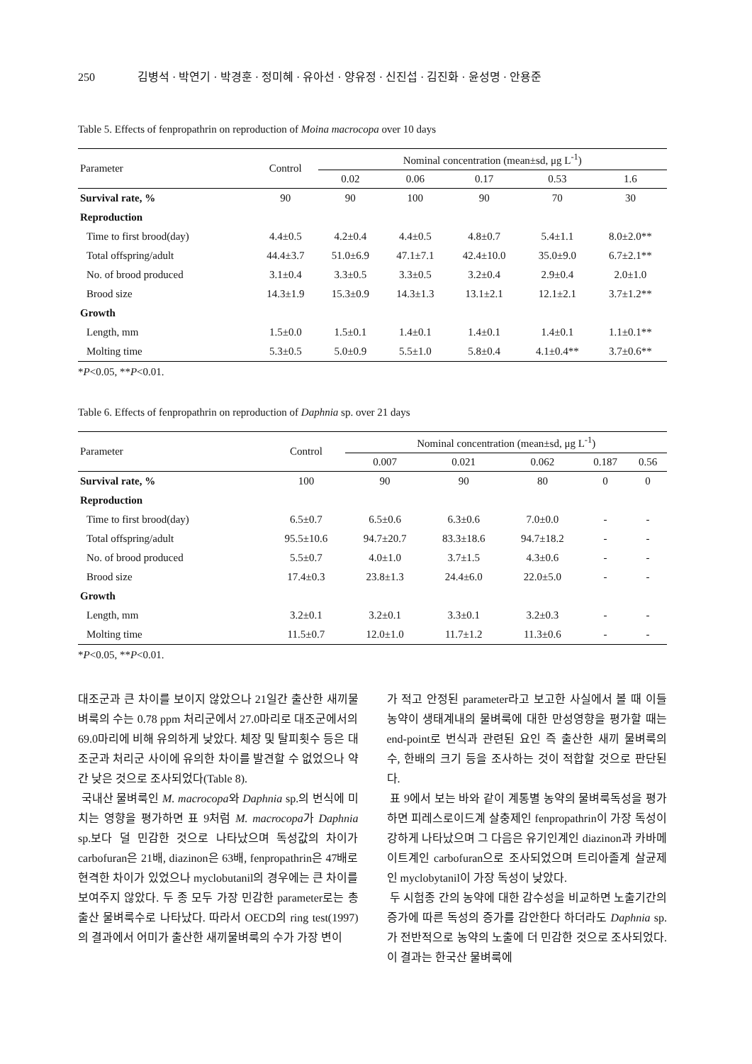250 김병석 · 박연기 · 박경훈 · 정미혜 · 유아선 · 양유정 · 신진섭 · 김진화 · 윤성명 · 안용준
Table 5. Effects of fenpropathrin on reproduction of Moina macrocopa over 10 days
| Parameter | Control | Nominal concentration (mean±sd, μg L<sup>-1</sup>) | | | | |
| --- | --- | --- | --- | --- | --- | --- |
| | | 0.02 | 0.06 | 0.17 | 0.53 | 1.6 |
| Survival rate, % | 90 | 90 | 100 | 90 | 70 | 30 |
| Reproduction | | | | | | |
| Time to first brood(day) | 4.4±0.5 | 4.2±0.4 | 4.4±0.5 | 4.8±0.7 | 5.4±1.1 | 8.0±2.0** |
| Total offspring/adult | 44.4±3.7 | 51.0±6.9 | 47.1±7.1 | 42.4±10.0 | 35.0±9.0 | 6.7±2.1** |
| No. of brood produced | 3.1±0.4 | 3.3±0.5 | 3.3±0.5 | 3.2±0.4 | 2.9±0.4 | 2.0±1.0 |
| Brood size | 14.3±1.9 | 15.3±0.9 | 14.3±1.3 | 13.1±2.1 | 12.1±2.1 | 3.7±1.2** |
| Growth | | | | | | |
| Length, mm | 1.5±0.0 | 1.5±0.1 | 1.4±0.1 | 1.4±0.1 | 1.4±0.1 | 1.1±0.1** |
| Molting time | 5.3±0.5 | 5.0±0.9 | 5.5±1.0 | 5.8±0.4 | 4.1±0.4** | 3.7±0.6** |
*P<0.05, **P<0.01.
Table 6. Effects of fenpropathrin on reproduction of Daphnia sp. over 21 days
| Parameter | Control | Nominal concentration (mean±sd, μg L<sup>-1</sup>) | | | | |
| --- | --- | --- | --- | --- | --- | --- |
| | | 0.007 | 0.021 | 0.062 | 0.187 | 0.56 |
| Survival rate, % | 100 | 90 | 90 | 80 | 0 | 0 |
| Reproduction | | | | | | |
| Time to first brood(day) | 6.5±0.7 | 6.5±0.6 | 6.3±0.6 | 7.0±0.0 | - | - |
| Total offspring/adult | 95.5±10.6 | 94.7±20.7 | 83.3±18.6 | 94.7±18.2 | - | - |
| No. of brood produced | 5.5±0.7 | 4.0±1.0 | 3.7±1.5 | 4.3±0.6 | - | - |
| Brood size | 17.4±0.3 | 23.8±1.3 | 24.4±6.0 | 22.0±5.0 | - | - |
| Growth | | | | | | |
| Length, mm | 3.2±0.1 | 3.2±0.1 | 3.3±0.1 | 3.2±0.3 | - | - |
| Molting time | 11.5±0.7 | 12.0±1.0 | 11.7±1.2 | 11.3±0.6 | - | - |
*P<0.05, **P<0.01.
대조군과 큰 차이를 보이지 않았으나 21일간 출산한 새끼물벼룩의 수는 0.78 ppm 처리군에서 27.0마리로 대조군에서의 69.0마리에 비해 유의하게 낮았다. 체장 및 탈피횟수 등은 대조군과 처리군 사이에 유의한 차이를 발견할 수 없었으나 약간 낮은 것으로 조사되었다(Table 8).
국내산 물벼룩인 M. macrocopa와 Daphnia sp.의 번식에 미치는 영향을 평가하면 표 9처럼 M. macrocopa가 Daphnia sp.보다 덜 민감한 것으로 나타났으며 독성값의 차이가 carbofuran은 21배, diazinon은 63배, fenpropathrin은 47배로 현격한 차이가 있었으나 myclobutanil의 경우에는 큰 차이를 보여주지 않았다. 두 종 모두 가장 민감한 parameter로는 총 출산 물벼룩수로 나타났다. 따라서 OECD의 ring test(1997)의 결과에서 어미가 출산한 새끼물벼룩의 수가 가장 변이
가 적고 안정된 parameter라고 보고한 사실에서 볼 때 이들 농약이 생태계내의 물벼룩에 대한 만성영향을 평가할 때는 end-point로 번식과 관련된 요인 즉 출산한 새끼 물벼룩의 수, 한배의 크기 등을 조사하는 것이 적합할 것으로 판단된다.
표 9에서 보는 바와 같이 계통별 농약의 물벼룩독성을 평가하면 피레스로이드계 살충제인 fenpropathrin이 가장 독성이 강하게 나타났으며 그 다음은 유기인계인 diazinon과 카바메이트계인 carbofuran으로 조사되었으며 트리아졸계 살균제인 myclobytanil이 가장 독성이 낮았다.
두 시험종 간의 농약에 대한 감수성을 비교하면 노출기간의 증가에 따른 독성의 증가를 감안한다 하더라도 Daphnia sp.가 전반적으로 농약의 노출에 더 민감한 것으로 조사되었다. 이 결과는 한국산 물벼룩에